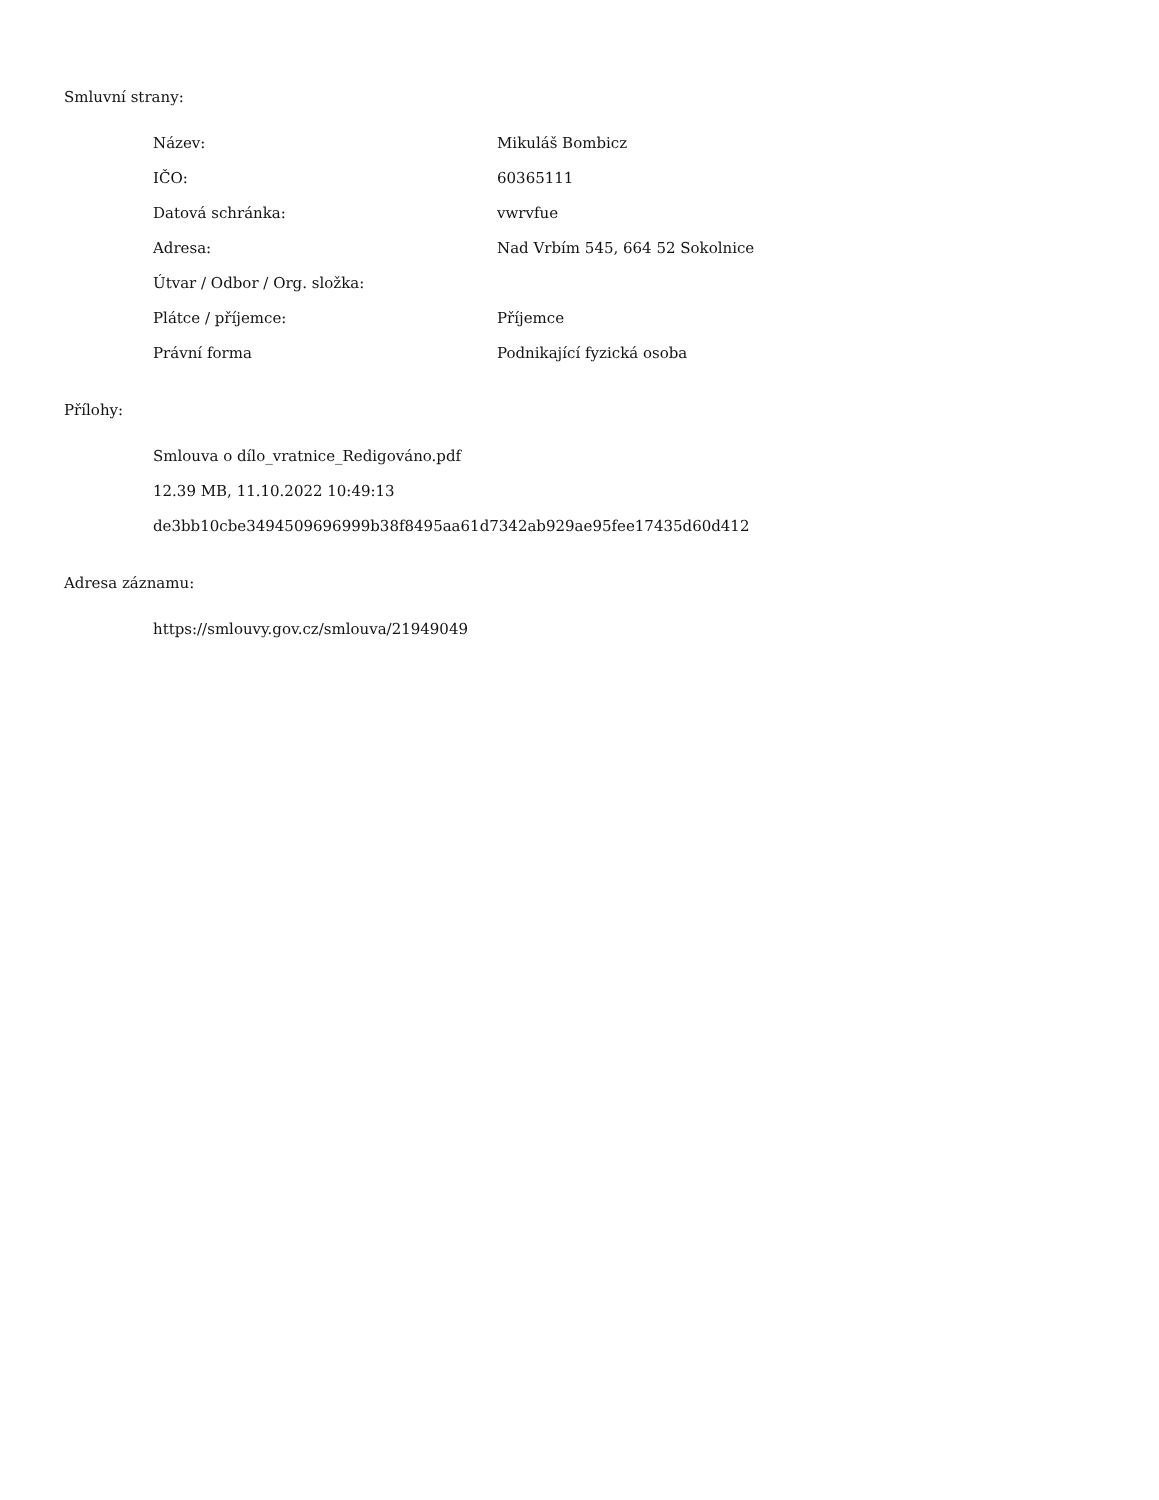Smluvní strany:
| Název: | Mikuláš Bombicz |
| IČO: | 60365111 |
| Datová schránka: | vwrvfue |
| Adresa: | Nad Vrbím 545, 664 52 Sokolnice |
| Útvar / Odbor / Org. složka: | |
| Plátce / příjemce: | Příjemce |
| Právní forma | Podnikající fyzická osoba |
Přílohy:
Smlouva o dílo_vratnice_Redigováno.pdf
12.39 MB, 11.10.2022 10:49:13
de3bb10cbe3494509696999b38f8495aa61d7342ab929ae95fee17435d60d412
Adresa záznamu:
https://smlouvy.gov.cz/smlouva/21949049